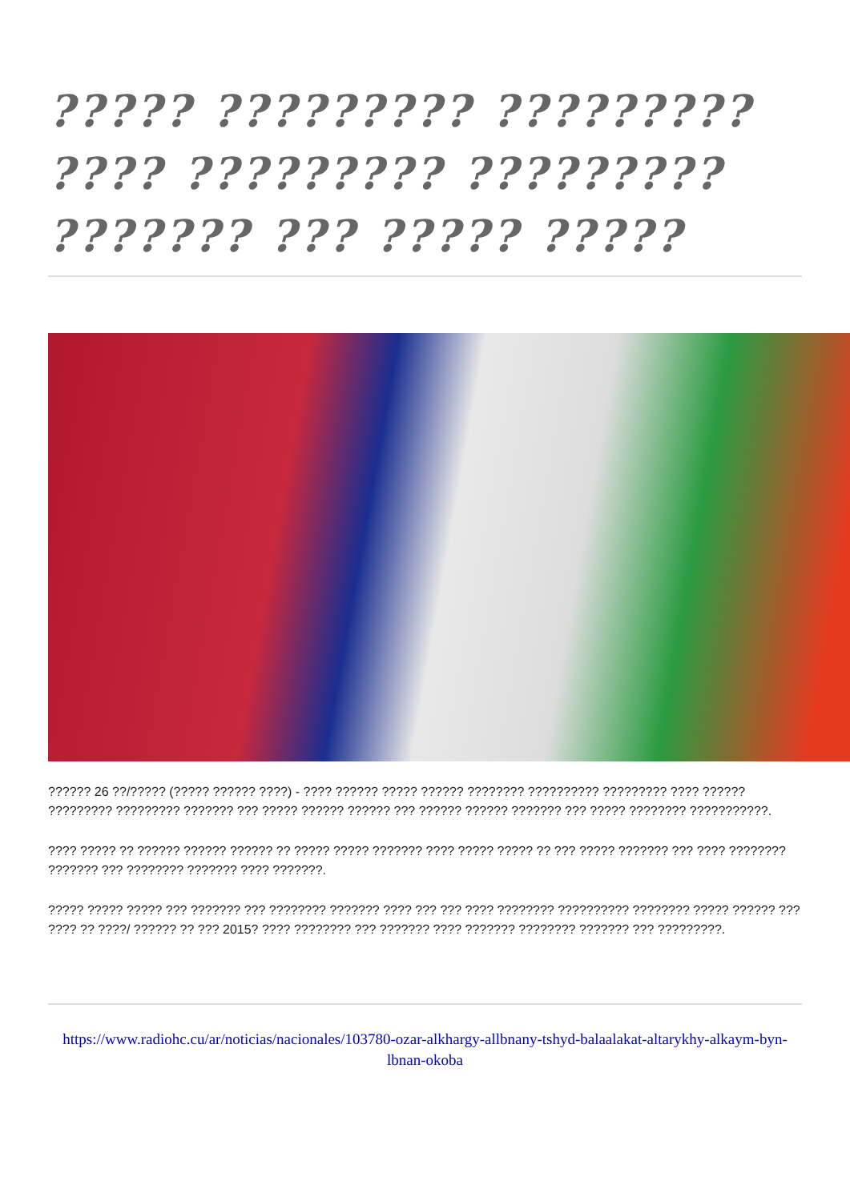????? ????????? ????????? ???? ????????? ????????? ??????? ??? ????? ?????
?????? 26 ??/????? (????? ?????? ????) - ???? ?????? ????? ?????? ???????? ?????????? ????????? ???? ?????? ????????? ????????? ??????? ??? ????? ?????? ?????? ??? ?????? ?????? ??????? ??? ????? ???????? ???????????.
???? ????? ?? ?????? ?????? ?????? ?? ????? ????? ??????? ???? ????? ????? ?? ??? ????? ??????? ??? ???? ???????? ??????? ??? ???????? ??????? ???? ???????.
????? ????? ????? ??? ??????? ??? ???????? ??????? ???? ??? ??? ???? ???????? ?????????? ???????? ????? ?????? ??? ???? ?? ????/ ?????? ?? ??? 2015? ???? ???????? ??? ??????? ???? ??????? ???????? ??????? ??? ?????????.
https://www.radiohc.cu/ar/noticias/nacionales/103780-ozar-alkhargy-allbnany-tshyd-balaalakat-altarykhy-alkaym-byn-lbnan-okoba